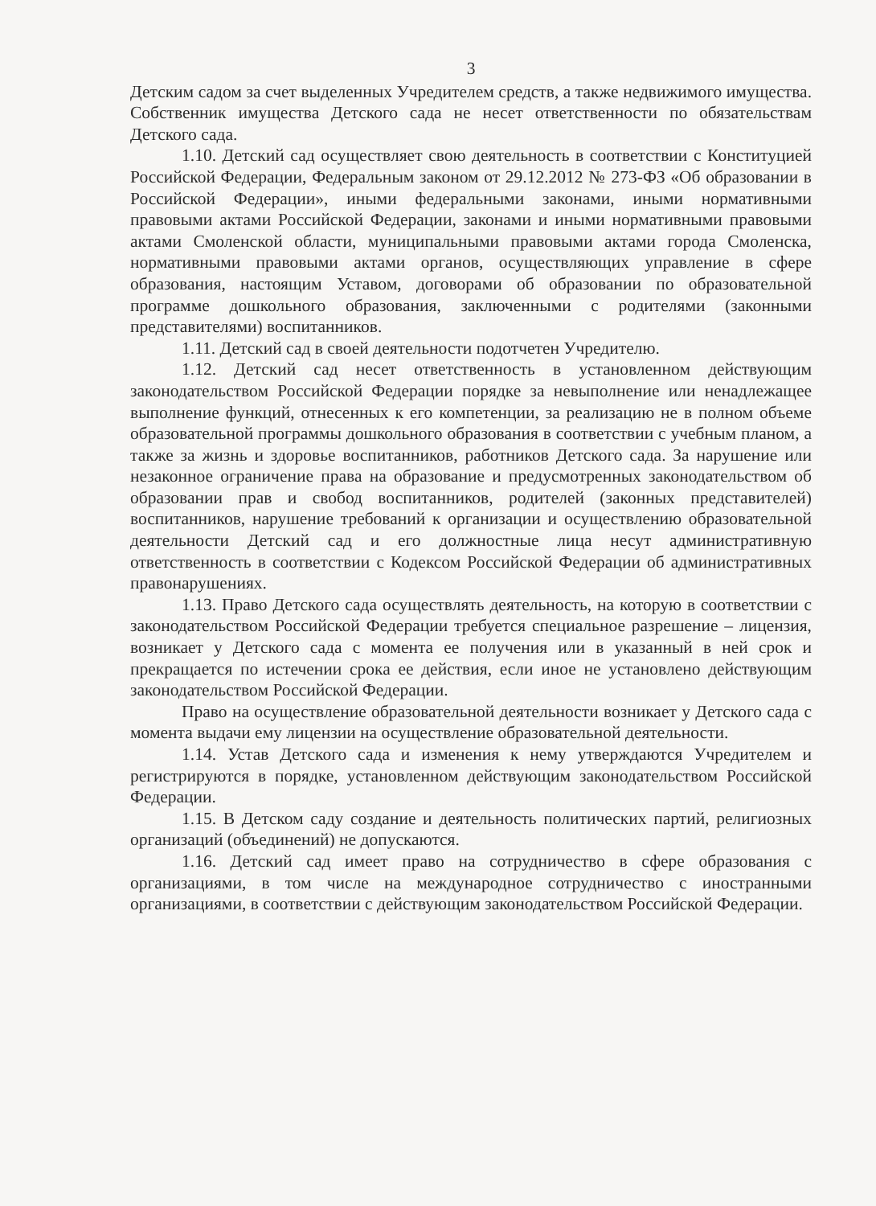3
Детским садом за счет выделенных Учредителем средств, а также недвижимого имущества. Собственник имущества Детского сада не несет ответственности по обязательствам Детского сада.
1.10. Детский сад осуществляет свою деятельность в соответствии с Конституцией Российской Федерации, Федеральным законом от 29.12.2012 № 273-ФЗ «Об образовании в Российской Федерации», иными федеральными законами, иными нормативными правовыми актами Российской Федерации, законами и иными нормативными правовыми актами Смоленской области, муниципальными правовыми актами города Смоленска, нормативными правовыми актами органов, осуществляющих управление в сфере образования, настоящим Уставом, договорами об образовании по образовательной программе дошкольного образования, заключенными с родителями (законными представителями) воспитанников.
1.11. Детский сад в своей деятельности подотчетен Учредителю.
1.12. Детский сад несет ответственность в установленном действующим законодательством Российской Федерации порядке за невыполнение или ненадлежащее выполнение функций, отнесенных к его компетенции, за реализацию не в полном объеме образовательной программы дошкольного образования в соответствии с учебным планом, а также за жизнь и здоровье воспитанников, работников Детского сада. За нарушение или незаконное ограничение права на образование и предусмотренных законодательством об образовании прав и свобод воспитанников, родителей (законных представителей) воспитанников, нарушение требований к организации и осуществлению образовательной деятельности Детский сад и его должностные лица несут административную ответственность в соответствии с Кодексом Российской Федерации об административных правонарушениях.
1.13. Право Детского сада осуществлять деятельность, на которую в соответствии с законодательством Российской Федерации требуется специальное разрешение – лицензия, возникает у Детского сада с момента ее получения или в указанный в ней срок и прекращается по истечении срока ее действия, если иное не установлено действующим законодательством Российской Федерации.
Право на осуществление образовательной деятельности возникает у Детского сада с момента выдачи ему лицензии на осуществление образовательной деятельности.
1.14. Устав Детского сада и изменения к нему утверждаются Учредителем и регистрируются в порядке, установленном действующим законодательством Российской Федерации.
1.15. В Детском саду создание и деятельность политических партий, религиозных организаций (объединений) не допускаются.
1.16. Детский сад имеет право на сотрудничество в сфере образования с организациями, в том числе на международное сотрудничество с иностранными организациями, в соответствии с действующим законодательством Российской Федерации.